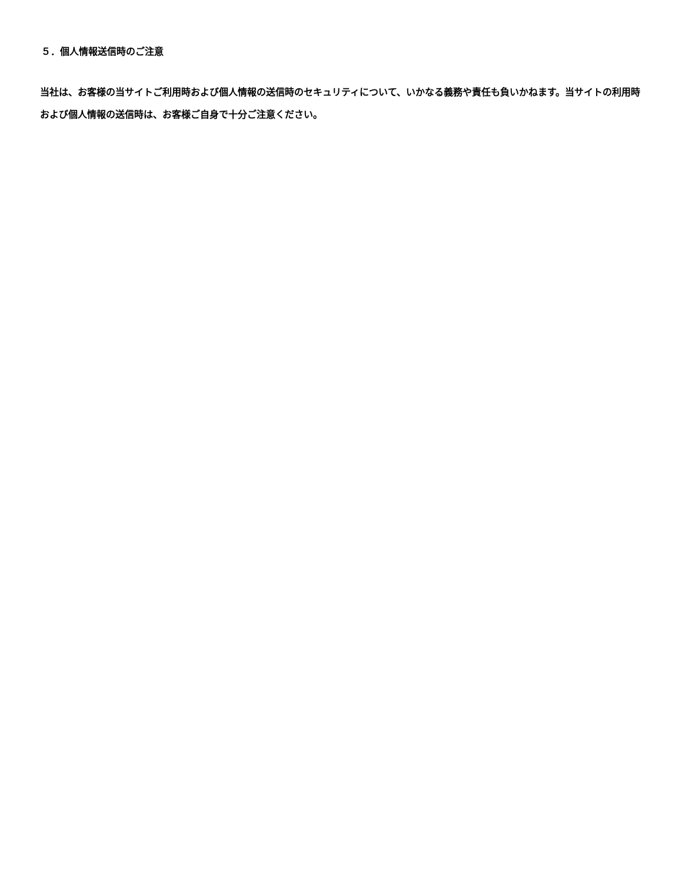５．個人情報送信時のご注意
当社は、お客様の当サイトご利用時および個人情報の送信時のセキュリティについて、いかなる義務や責任も負いかねます。当サイトの利用時および個人情報の送信時は、お客様ご自身で十分ご注意ください。